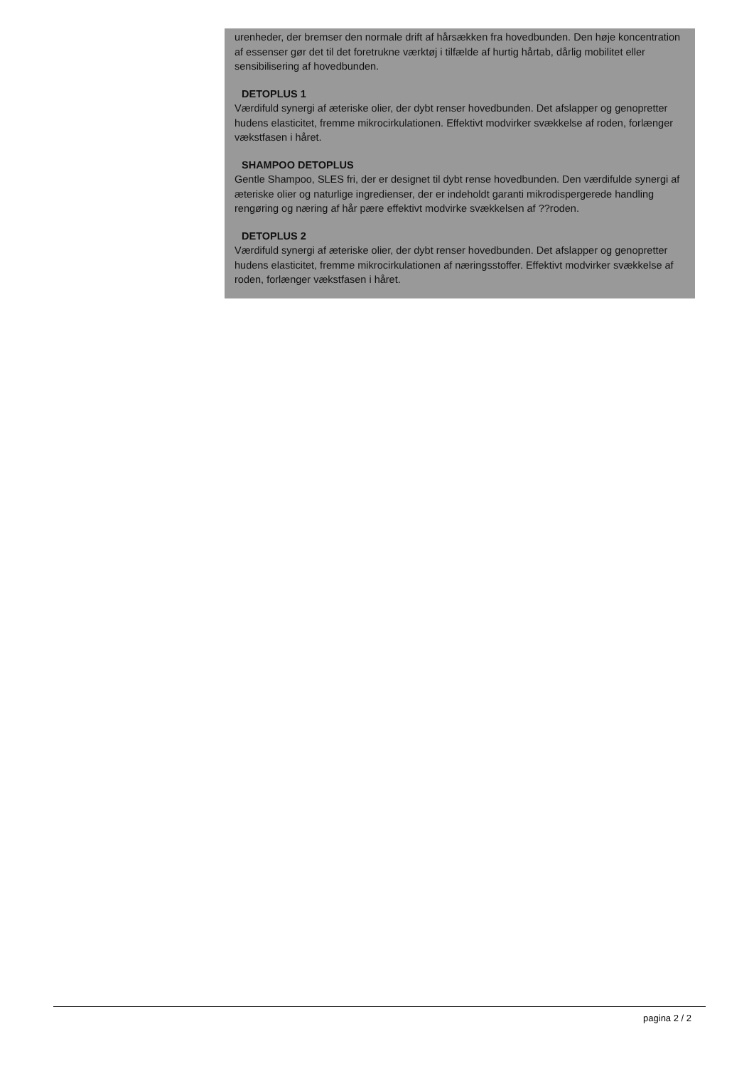urenheder, der bremser den normale drift af hårsækken fra hovedbunden. Den høje koncentration af essenser gør det til det foretrukne værktøj i tilfælde af hurtig hårtab, dårlig mobilitet eller sensibilisering af hovedbunden.
DETOPLUS 1
Værdifuld synergi af æteriske olier, der dybt renser hovedbunden. Det afslapper og genopretter hudens elasticitet, fremme mikrocirkulationen. Effektivt modvirker svækkelse af roden, forlænger vækstfasen i håret.
SHAMPOO DETOPLUS
Gentle Shampoo, SLES fri, der er designet til dybt rense hovedbunden. Den værdifulde synergi af æteriske olier og naturlige ingredienser, der er indeholdt garanti mikrodispergerede handling rengøring og næring af hår pære effektivt modvirke svækkelsen af ??roden.
DETOPLUS 2
Værdifuld synergi af æteriske olier, der dybt renser hovedbunden. Det afslapper og genopretter hudens elasticitet, fremme mikrocirkulationen af næringsstoffer. Effektivt modvirker svækkelse af roden, forlænger vækstfasen i håret.
pagina 2 / 2